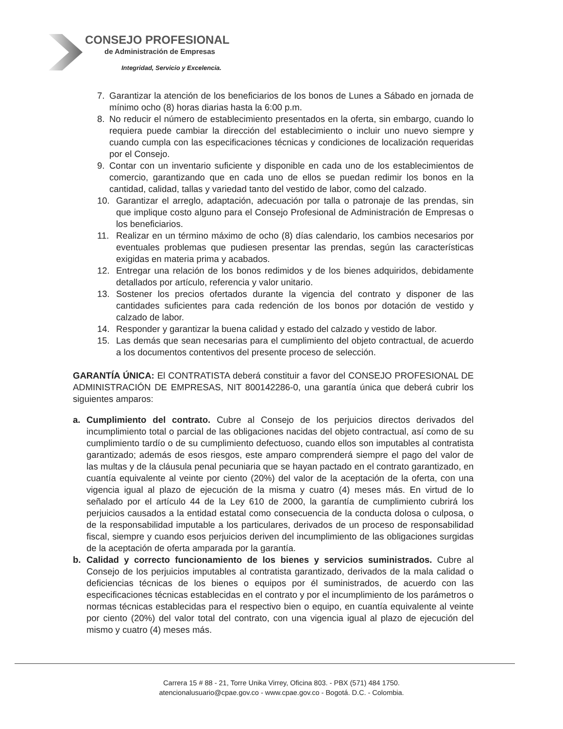CONSEJO PROFESIONAL
de Administración de Empresas
Integridad, Servicio y Excelencia.
7. Garantizar la atención de los beneficiarios de los bonos de Lunes a Sábado en jornada de mínimo ocho (8) horas diarias hasta la 6:00 p.m.
8. No reducir el número de establecimiento presentados en la oferta, sin embargo, cuando lo requiera puede cambiar la dirección del establecimiento o incluir uno nuevo siempre y cuando cumpla con las especificaciones técnicas y condiciones de localización requeridas por el Consejo.
9. Contar con un inventario suficiente y disponible en cada uno de los establecimientos de comercio, garantizando que en cada uno de ellos se puedan redimir los bonos en la cantidad, calidad, tallas y variedad tanto del vestido de labor, como del calzado.
10. Garantizar el arreglo, adaptación, adecuación por talla o patronaje de las prendas, sin que implique costo alguno para el Consejo Profesional de Administración de Empresas o los beneficiarios.
11. Realizar en un término máximo de ocho (8) días calendario, los cambios necesarios por eventuales problemas que pudiesen presentar las prendas, según las características exigidas en materia prima y acabados.
12. Entregar una relación de los bonos redimidos y de los bienes adquiridos, debidamente detallados por artículo, referencia y valor unitario.
13. Sostener los precios ofertados durante la vigencia del contrato y disponer de las cantidades suficientes para cada redención de los bonos por dotación de vestido y calzado de labor.
14. Responder y garantizar la buena calidad y estado del calzado y vestido de labor.
15. Las demás que sean necesarias para el cumplimiento del objeto contractual, de acuerdo a los documentos contentivos del presente proceso de selección.
GARANTÍA ÚNICA: El CONTRATISTA deberá constituir a favor del CONSEJO PROFESIONAL DE ADMINISTRACIÓN DE EMPRESAS, NIT 800142286-0, una garantía única que deberá cubrir los siguientes amparos:
a. Cumplimiento del contrato. Cubre al Consejo de los perjuicios directos derivados del incumplimiento total o parcial de las obligaciones nacidas del objeto contractual, así como de su cumplimiento tardío o de su cumplimiento defectuoso, cuando ellos son imputables al contratista garantizado; además de esos riesgos, este amparo comprenderá siempre el pago del valor de las multas y de la cláusula penal pecuniaria que se hayan pactado en el contrato garantizado, en cuantía equivalente al veinte por ciento (20%) del valor de la aceptación de la oferta, con una vigencia igual al plazo de ejecución de la misma y cuatro (4) meses más. En virtud de lo señalado por el artículo 44 de la Ley 610 de 2000, la garantía de cumplimiento cubrirá los perjuicios causados a la entidad estatal como consecuencia de la conducta dolosa o culposa, o de la responsabilidad imputable a los particulares, derivados de un proceso de responsabilidad fiscal, siempre y cuando esos perjuicios deriven del incumplimiento de las obligaciones surgidas de la aceptación de oferta amparada por la garantía.
b. Calidad y correcto funcionamiento de los bienes y servicios suministrados. Cubre al Consejo de los perjuicios imputables al contratista garantizado, derivados de la mala calidad o deficiencias técnicas de los bienes o equipos por él suministrados, de acuerdo con las especificaciones técnicas establecidas en el contrato y por el incumplimiento de los parámetros o normas técnicas establecidas para el respectivo bien o equipo, en cuantía equivalente al veinte por ciento (20%) del valor total del contrato, con una vigencia igual al plazo de ejecución del mismo y cuatro (4) meses más.
Carrera 15 # 88 - 21, Torre Unika Virrey, Oficina 803. - PBX (571) 484 1750.
atencionalusuario@cpae.gov.co - www.cpae.gov.co - Bogotá. D.C. - Colombia.